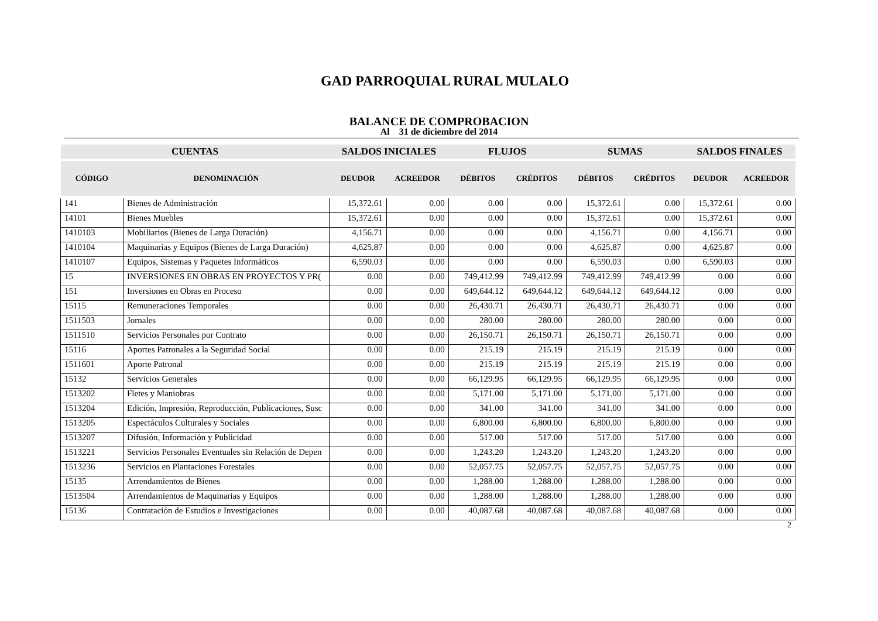GAD PARROQUIAL RURAL MULALO
BALANCE DE COMPROBACION
Al 31 de diciembre del 2014
| CUENTAS | | SALDOS INICIALES | | FLUJOS | | SUMAS | | SALDOS FINALES | |
| --- | --- | --- | --- | --- | --- | --- | --- | --- | --- |
| CÓDIGO | DENOMINACIÓN | DEUDOR | ACREEDOR | DÉBITOS | CRÉDITOS | DÉBITOS | CRÉDITOS | DEUDOR | ACREEDOR |
| 141 | Bienes de Administración | 15,372.61 | 0.00 | 0.00 | 0.00 | 15,372.61 | 0.00 | 15,372.61 | 0.00 |
| 14101 | Bienes Muebles | 15,372.61 | 0.00 | 0.00 | 0.00 | 15,372.61 | 0.00 | 15,372.61 | 0.00 |
| 1410103 | Mobiliarios (Bienes de Larga Duración) | 4,156.71 | 0.00 | 0.00 | 0.00 | 4,156.71 | 0.00 | 4,156.71 | 0.00 |
| 1410104 | Maquinarias y Equipos (Bienes de Larga Duración) | 4,625.87 | 0.00 | 0.00 | 0.00 | 4,625.87 | 0.00 | 4,625.87 | 0.00 |
| 1410107 | Equipos, Sistemas y Paquetes Informáticos | 6,590.03 | 0.00 | 0.00 | 0.00 | 6,590.03 | 0.00 | 6,590.03 | 0.00 |
| 15 | INVERSIONES EN OBRAS EN PROYECTOS Y PR( | 0.00 | 0.00 | 749,412.99 | 749,412.99 | 749,412.99 | 749,412.99 | 0.00 | 0.00 |
| 151 | Inversiones en Obras en Proceso | 0.00 | 0.00 | 649,644.12 | 649,644.12 | 649,644.12 | 649,644.12 | 0.00 | 0.00 |
| 15115 | Remuneraciones Temporales | 0.00 | 0.00 | 26,430.71 | 26,430.71 | 26,430.71 | 26,430.71 | 0.00 | 0.00 |
| 1511503 | Jornales | 0.00 | 0.00 | 280.00 | 280.00 | 280.00 | 280.00 | 0.00 | 0.00 |
| 1511510 | Servicios Personales por Contrato | 0.00 | 0.00 | 26,150.71 | 26,150.71 | 26,150.71 | 26,150.71 | 0.00 | 0.00 |
| 15116 | Aportes Patronales a la Seguridad Social | 0.00 | 0.00 | 215.19 | 215.19 | 215.19 | 215.19 | 0.00 | 0.00 |
| 1511601 | Aporte Patronal | 0.00 | 0.00 | 215.19 | 215.19 | 215.19 | 215.19 | 0.00 | 0.00 |
| 15132 | Servicios Generales | 0.00 | 0.00 | 66,129.95 | 66,129.95 | 66,129.95 | 66,129.95 | 0.00 | 0.00 |
| 1513202 | Fletes y Maniobras | 0.00 | 0.00 | 5,171.00 | 5,171.00 | 5,171.00 | 5,171.00 | 0.00 | 0.00 |
| 1513204 | Edición, Impresión, Reproducción, Publicaciones, Susc | 0.00 | 0.00 | 341.00 | 341.00 | 341.00 | 341.00 | 0.00 | 0.00 |
| 1513205 | Espectáculos Culturales y Sociales | 0.00 | 0.00 | 6,800.00 | 6,800.00 | 6,800.00 | 6,800.00 | 0.00 | 0.00 |
| 1513207 | Difusión, Información y Publicidad | 0.00 | 0.00 | 517.00 | 517.00 | 517.00 | 517.00 | 0.00 | 0.00 |
| 1513221 | Servicios Personales Eventuales sin Relación de Depen | 0.00 | 0.00 | 1,243.20 | 1,243.20 | 1,243.20 | 1,243.20 | 0.00 | 0.00 |
| 1513236 | Servicios en Plantaciones Forestales | 0.00 | 0.00 | 52,057.75 | 52,057.75 | 52,057.75 | 52,057.75 | 0.00 | 0.00 |
| 15135 | Arrendamientos de Bienes | 0.00 | 0.00 | 1,288.00 | 1,288.00 | 1,288.00 | 1,288.00 | 0.00 | 0.00 |
| 1513504 | Arrendamientos de Maquinarias y Equipos | 0.00 | 0.00 | 1,288.00 | 1,288.00 | 1,288.00 | 1,288.00 | 0.00 | 0.00 |
| 15136 | Contratación de Estudios e Investigaciones | 0.00 | 0.00 | 40,087.68 | 40,087.68 | 40,087.68 | 40,087.68 | 0.00 | 0.00 |
2